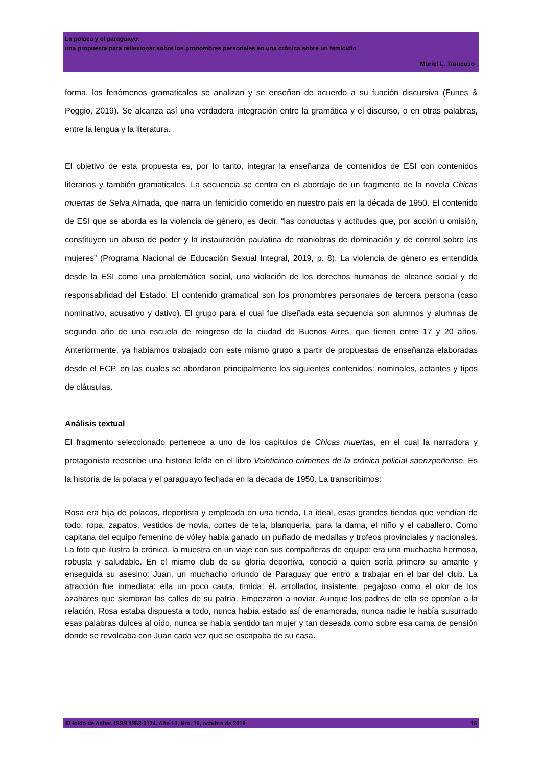La polaca y el paraguayo:
una propuesta para reflexionar sobre los pronombres personales en una crónica sobre un femicidio
Muriel L. Troncoso
forma, los fenómenos gramaticales se analizan y se enseñan de acuerdo a su función discursiva (Funes & Poggio, 2019). Se alcanza así una verdadera integración entre la gramática y el discurso, o en otras palabras, entre la lengua y la literatura.
El objetivo de esta propuesta es, por lo tanto, integrar la enseñanza de contenidos de ESI con contenidos literarios y también gramaticales. La secuencia se centra en el abordaje de un fragmento de la novela Chicas muertas de Selva Almada, que narra un femicidio cometido en nuestro país en la década de 1950. El contenido de ESI que se aborda es la violencia de género, es decir, “las conductas y actitudes que, por acción u omisión, constituyen un abuso de poder y la instauración paulatina de maniobras de dominación y de control sobre las mujeres” (Programa Nacional de Educación Sexual Integral, 2019, p. 8). La violencia de género es entendida desde la ESI como una problemática social, una violación de los derechos humanos de alcance social y de responsabilidad del Estado. El contenido gramatical son los pronombres personales de tercera persona (caso nominativo, acusativo y dativo). El grupo para el cual fue diseñada esta secuencia son alumnos y alumnas de segundo año de una escuela de reingreso de la ciudad de Buenos Aires, que tienen entre 17 y 20 años. Anteriormente, ya habíamos trabajado con este mismo grupo a partir de propuestas de enseñanza elaboradas desde el ECP, en las cuales se abordaron principalmente los siguientes contenidos: nominales, actantes y tipos de cláusulas.
Análisis textual
El fragmento seleccionado pertenece a uno de los capítulos de Chicas muertas, en el cual la narradora y protagonista reescribe una historia leída en el libro Veinticinco crímenes de la crónica policial saenzpeñense. Es la historia de la polaca y el paraguayo fechada en la década de 1950. La transcribimos:
Rosa era hija de polacos, deportista y empleada en una tienda, La ideal, esas grandes tiendas que vendían de todo: ropa, zapatos, vestidos de novia, cortes de tela, blanquería, para la dama, el niño y el caballero. Como capitana del equipo femenino de vóley había ganado un puñado de medallas y trofeos provinciales y nacionales. La foto que ilustra la crónica, la muestra en un viaje con sus compañeras de equipo: era una muchacha hermosa, robusta y saludable. En el mismo club de su gloria deportiva, conoció a quien sería primero su amante y enseguida su asesino: Juan, un muchacho oriundo de Paraguay que entró a trabajar en el bar del club. La atracción fue inmediata: ella un poco cauta, tímida; él, arrollador, insistente, pegajoso como el olor de los azahares que siembran las calles de su patria. Empezaron a noviar. Aunque los padres de ella se oponían a la relación, Rosa estaba dispuesta a todo, nunca había estado así de enamorada, nunca nadie le había susurrado esas palabras dulces al oído, nunca se había sentido tan mujer y tan deseada como sobre esa cama de pensión donde se revolcaba con Juan cada vez que se escapaba de su casa.
El toldo de Astier. ISSN 1853-3124. Año 10, Nro. 19, octubre de 2019 15